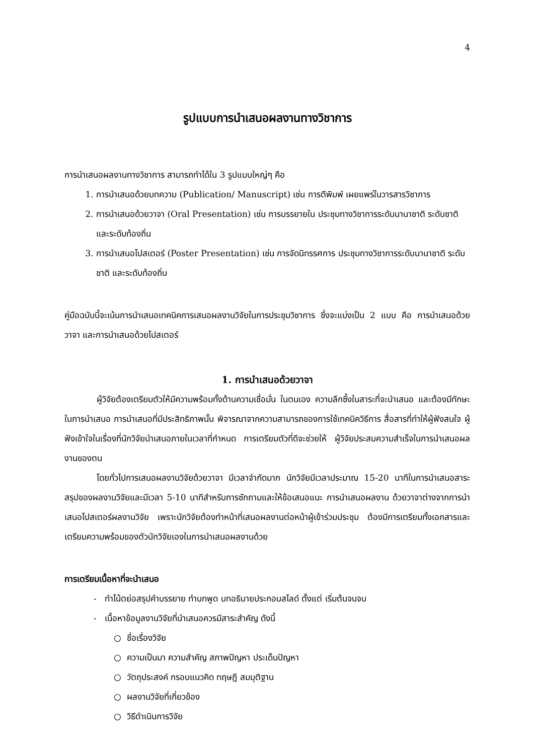4
รูปแบบการนำเสนอผลงานทางวิชาการ
การนำเสนอผลงานทางวิชาการ สามารถทำได้ใน 3 รูปแบบใหญ่ๆ คือ
1. การนำเสนอด้วยบทความ (Publication/ Manuscript) เช่น การตีพิมพ์ เผยแพร่ในวารสารวิชาการ
2. การนำเสนอด้วยวาจา (Oral Presentation) เช่น การบรรยายใน ประชุมทางวิชาการระดับนานาชาติ ระดับชาติ และระดับท้องถิ่น
3. การนำเสนอโปสเตอร์ (Poster Presentation) เช่น การจัดนิทรรศการ ประชุมทางวิชาการระดับนานาชาติ ระดับชาติ และระดับท้องถิ่น
คู่มือฉบับนี้จะเน้นการนำเสนอเทคนิคการเสนอผลงานวิจัยในการประชุมวิชาการ ซึ่งจะแบ่งเป็น 2 แบบ คือ การนำเสนอด้วยวาจา และการนำเสนอด้วยโปสเตอร์
1. การนำเสนอด้วยวาจา
ผู้วิจัยต้องเตรียมตัวให้มีความพร้อมทั้งด้านความเชื่อมั่น ในตนเอง ความลึกซึ้งในสาระที่จะนำเสนอ และต้องมีทักษะในการนำเสนอ การนำเสนอที่มีประสิทธิภาพนั้น พิจารณาจากความสามารถของการใช้เทคนิควิธีการ สื่อสารที่ทำให้ผู้ฟังสนใจ ผู้ฟังเข้าใจในเรื่องที่นักวิจัยนำเสนอภายในเวลาที่กำหนด การเตรียมตัวที่ดีจะช่วยให้ ผู้วิจัยประสบความสำเร็จในการนำเสนอผลงานของตน
โดยทั่วไปการเสนอผลงานวิจัยด้วยวาจา มีเวลาจำกัดมาก นักวิจัยมีเวลาประมาณ 15-20 นาทีในการนำเสนอสาระสรุปของผลงานวิจัยและมีเวลา 5-10 นาทีสำหรับการซักถามและให้ข้อเสนอแนะ การนำเสนอผลงาน ด้วยวาจาต่างจากการนำเสนอโปสเตอร์ผลงานวิจัย เพราะนักวิจัยต้องทำหน้าที่เสนอผลงานต่อหน้าผู้เข้าร่วมประชุม ต้องมีการเตรียมทั้งเอกสารและเตรียมความพร้อมของตัวนักวิจัยเองในการนำเสนอผลงานด้วย
การเตรียมเนื้อหาที่จะนำเสนอ
- ทำโน้ตย่อสรุปคำบรรยาย ทำบทพูด บทอธิบายประกอบสไลด์ ตั้งแต่ เริ่มต้นจนจบ
- เนื้อหาข้อมูลงานวิจัยที่นำเสนอควรมีสาระสำคัญ ดังนี้
○ ชื่อเรื่องวิจัย
○ ความเป็นมา ความสำคัญ สภาพปัญหา ประเด็นปัญหา
○ วัตถุประสงค์ กรอบแนวคิด ทฤษฎี สมมุติฐาน
○ ผลงานวิจัยที่เกี่ยวข้อง
○ วิธีดำเนินการวิจัย